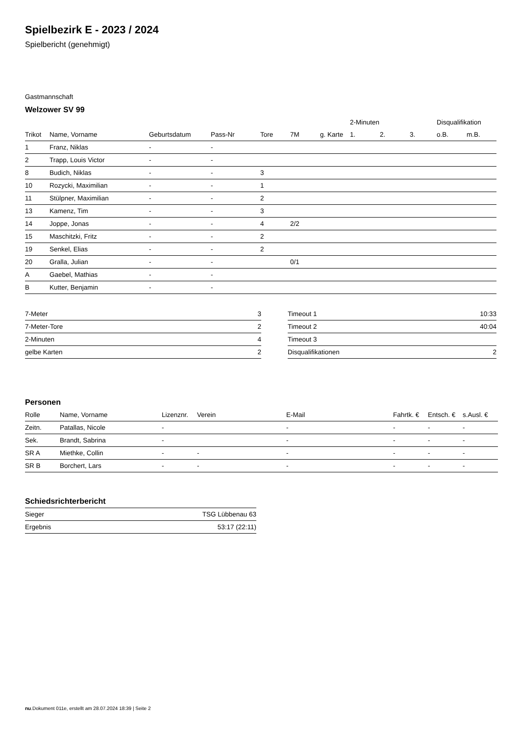Spielbezirk E - 2023 / 2024
Spielbericht (genehmigt)
Gastmannschaft
Welzower SV 99
| | | | | | | | 2-Minuten | | | Disqualifikation | |
| --- | --- | --- | --- | --- | --- | --- | --- | --- | --- | --- | --- |
| Trikot | Name, Vorname | Geburtsdatum | Pass-Nr | Tore | 7M | g. Karte | 1. | 2. | 3. | o.B. | m.B. |
| 1 | Franz, Niklas | - | - | | | | | | | | |
| 2 | Trapp, Louis Victor | - | - | | | | | | | | |
| 8 | Budich, Niklas | - | - | 3 | | | | | | | |
| 10 | Rozycki, Maximilian | - | - | 1 | | | | | | | |
| 11 | Stülpner, Maximilian | - | - | 2 | | | | | | | |
| 13 | Kamenz, Tim | - | - | 3 | | | | | | | |
| 14 | Joppe, Jonas | - | - | 4 | 2/2 | | | | | | |
| 15 | Maschitzki, Fritz | - | - | 2 | | | | | | | |
| 19 | Senkel, Elias | - | - | 2 | | | | | | | |
| 20 | Gralla, Julian | - | - | | 0/1 | | | | | | |
| A | Gaebel, Mathias | - | - | | | | | | | | |
| B | Kutter, Benjamin | - | - | | | | | | | | |
| 7-Meter | 3 |
| 7-Meter-Tore | 2 |
| 2-Minuten | 4 |
| gelbe Karten | 2 |
| Timeout 1 | 10:33 |
| Timeout 2 | 40:04 |
| Timeout 3 | |
| Disqualifikationen | 2 |
Personen
| Rolle | Name, Vorname | Lizenznr. | Verein | E-Mail | Fahrtk. € | Entsch. € | s.Ausl. € |
| --- | --- | --- | --- | --- | --- | --- | --- |
| Zeitn. | Patallas, Nicole | - | | - | - | - | - |
| Sek. | Brandt, Sabrina | - | | - | - | - | - |
| SR A | Miethke, Collin | - | - | - | - | - | - |
| SR B | Borchert, Lars | - | - | - | - | - | - |
Schiedsrichterbericht
| Sieger | TSG Lübbenau 63 |
| Ergebnis | 53:17 (22:11) |
nu.Dokument 011e, erstellt am 28.07.2024 18:39 | Seite 2